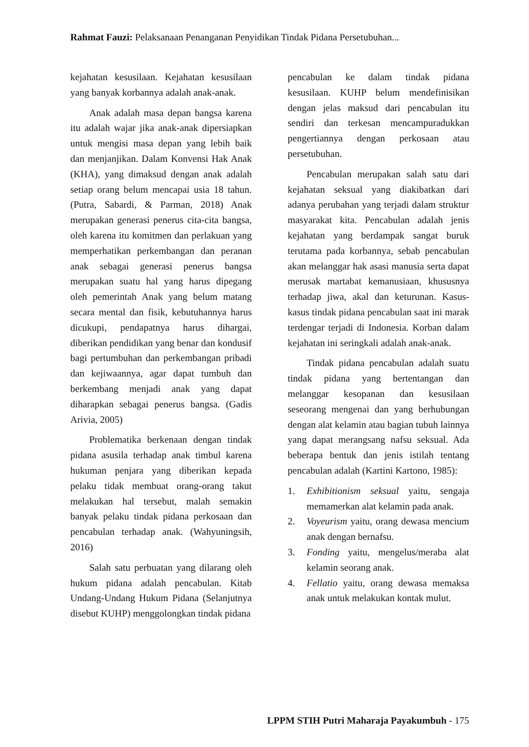Rahmat Fauzi: Pelaksanaan Penanganan Penyidikan Tindak Pidana Persetubuhan...
kejahatan kesusilaan. Kejahatan kesusilaan yang banyak korbannya adalah anak-anak.
Anak adalah masa depan bangsa karena itu adalah wajar jika anak-anak dipersiapkan untuk mengisi masa depan yang lebih baik dan menjanjikan. Dalam Konvensi Hak Anak (KHA), yang dimaksud dengan anak adalah setiap orang belum mencapai usia 18 tahun. (Putra, Sabardi, & Parman, 2018) Anak merupakan generasi penerus cita-cita bangsa, oleh karena itu komitmen dan perlakuan yang memperhatikan perkembangan dan peranan anak sebagai generasi penerus bangsa merupakan suatu hal yang harus dipegang oleh pemerintah Anak yang belum matang secara mental dan fisik, kebutuhannya harus dicukupi, pendapatnya harus dihargai, diberikan pendidikan yang benar dan kondusif bagi pertumbuhan dan perkembangan pribadi dan kejiwaannya, agar dapat tumbuh dan berkembang menjadi anak yang dapat diharapkan sebagai penerus bangsa. (Gadis Arivia, 2005)
Problematika berkenaan dengan tindak pidana asusila terhadap anak timbul karena hukuman penjara yang diberikan kepada pelaku tidak membuat orang-orang takut melakukan hal tersebut, malah semakin banyak pelaku tindak pidana perkosaan dan pencabulan terhadap anak. (Wahyuningsih, 2016)
Salah satu perbuatan yang dilarang oleh hukum pidana adalah pencabulan. Kitab Undang-Undang Hukum Pidana (Selanjutnya disebut KUHP) menggolongkan tindak pidana
pencabulan ke dalam tindak pidana kesusilaan. KUHP belum mendefinisikan dengan jelas maksud dari pencabulan itu sendiri dan terkesan mencampuradukkan pengertiannya dengan perkosaan atau persetubuhan.
Pencabulan merupakan salah satu dari kejahatan seksual yang diakibatkan dari adanya perubahan yang terjadi dalam struktur masyarakat kita. Pencabulan adalah jenis kejahatan yang berdampak sangat buruk terutama pada korbannya, sebab pencabulan akan melanggar hak asasi manusia serta dapat merusak martabat kemanusiaan, khususnya terhadap jiwa, akal dan keturunan. Kasus-kasus tindak pidana pencabulan saat ini marak terdengar terjadi di Indonesia. Korban dalam kejahatan ini seringkali adalah anak-anak.
Tindak pidana pencabulan adalah suatu tindak pidana yang bertentangan dan melanggar kesopanan dan kesusilaan seseorang mengenai dan yang berhubungan dengan alat kelamin atau bagian tubuh lainnya yang dapat merangsang nafsu seksual. Ada beberapa bentuk dan jenis istilah tentang pencabulan adalah (Kartini Kartono, 1985):
1. Exhibitionism seksual yaitu, sengaja memamerkan alat kelamin pada anak.
2. Voyeurism yaitu, orang dewasa mencium anak dengan bernafsu.
3. Fonding yaitu, mengelus/meraba alat kelamin seorang anak.
4. Fellatio yaitu, orang dewasa memaksa anak untuk melakukan kontak mulut.
LPPM STIH Putri Maharaja Payakumbuh - 175